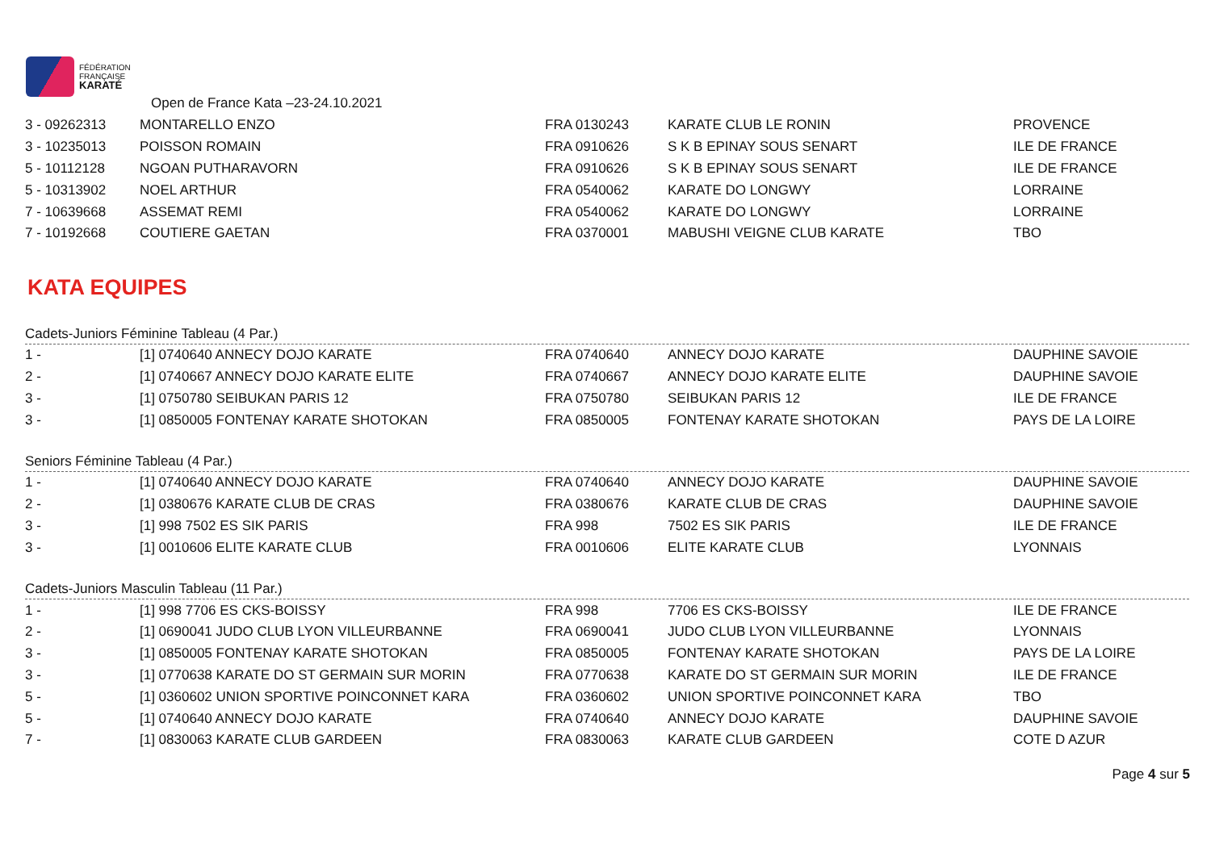FÉDÉRATION
FRANÇAISE
KARATÉ
Open de France Kata –23-24.10.2021
| 3 - 09262313 | MONTARELLO ENZO | FRA 0130243 | KARATE CLUB LE RONIN | PROVENCE |
| 3 - 10235013 | POISSON ROMAIN | FRA 0910626 | S K B EPINAY SOUS SENART | ILE DE FRANCE |
| 5 - 10112128 | NGOAN PUTHARAVORN | FRA 0910626 | S K B EPINAY SOUS SENART | ILE DE FRANCE |
| 5 - 10313902 | NOEL ARTHUR | FRA 0540062 | KARATE DO LONGWY | LORRAINE |
| 7 - 10639668 | ASSEMAT REMI | FRA 0540062 | KARATE DO LONGWY | LORRAINE |
| 7 - 10192668 | COUTIERE GAETAN | FRA 0370001 | MABUSHI VEIGNE CLUB KARATE | TBO |
KATA EQUIPES
Cadets-Juniors Féminine Tableau (4 Par.)
| 1 - | [1] 0740640 ANNECY DOJO KARATE | FRA 0740640 | ANNECY DOJO KARATE | DAUPHINE SAVOIE |
| 2 - | [1] 0740667 ANNECY DOJO KARATE ELITE | FRA 0740667 | ANNECY DOJO KARATE ELITE | DAUPHINE SAVOIE |
| 3 - | [1] 0750780 SEIBUKAN PARIS 12 | FRA 0750780 | SEIBUKAN PARIS 12 | ILE DE FRANCE |
| 3 - | [1] 0850005 FONTENAY KARATE SHOTOKAN | FRA 0850005 | FONTENAY KARATE SHOTOKAN | PAYS DE LA LOIRE |
Seniors Féminine Tableau (4 Par.)
| 1 - | [1] 0740640 ANNECY DOJO KARATE | FRA 0740640 | ANNECY DOJO KARATE | DAUPHINE SAVOIE |
| 2 - | [1] 0380676 KARATE CLUB DE CRAS | FRA 0380676 | KARATE CLUB DE CRAS | DAUPHINE SAVOIE |
| 3 - | [1] 998 7502 ES SIK PARIS | FRA 998 | 7502 ES SIK PARIS | ILE DE FRANCE |
| 3 - | [1] 0010606 ELITE KARATE CLUB | FRA 0010606 | ELITE KARATE CLUB | LYONNAIS |
Cadets-Juniors Masculin Tableau (11 Par.)
| 1 - | [1] 998 7706 ES CKS-BOISSY | FRA 998 | 7706 ES CKS-BOISSY | ILE DE FRANCE |
| 2 - | [1] 0690041 JUDO CLUB LYON VILLEURBANNE | FRA 0690041 | JUDO CLUB LYON VILLEURBANNE | LYONNAIS |
| 3 - | [1] 0850005 FONTENAY KARATE SHOTOKAN | FRA 0850005 | FONTENAY KARATE SHOTOKAN | PAYS DE LA LOIRE |
| 3 - | [1] 0770638 KARATE DO ST GERMAIN SUR MORIN | FRA 0770638 | KARATE DO ST GERMAIN SUR MORIN | ILE DE FRANCE |
| 5 - | [1] 0360602 UNION SPORTIVE POINCONNET KARA | FRA 0360602 | UNION SPORTIVE POINCONNET KARA | TBO |
| 5 - | [1] 0740640 ANNECY DOJO KARATE | FRA 0740640 | ANNECY DOJO KARATE | DAUPHINE SAVOIE |
| 7 - | [1] 0830063 KARATE CLUB GARDEEN | FRA 0830063 | KARATE CLUB GARDEEN | COTE D AZUR |
Page 4 sur 5